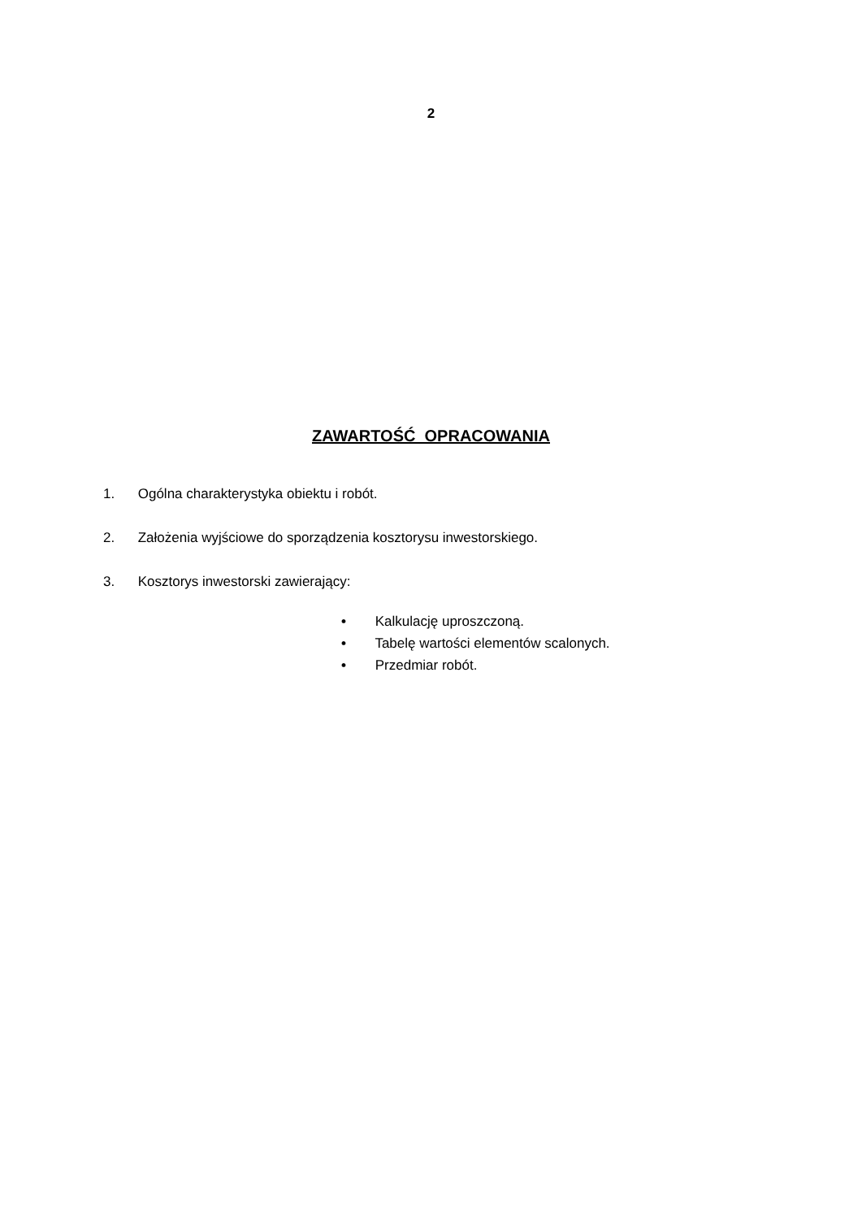2
ZAWARTOŚĆ OPRACOWANIA
1. Ogólna charakterystyka obiektu i robót.
2. Założenia wyjściowe do sporządzenia kosztorysu inwestorskiego.
3. Kosztorys inwestorski zawierający:
• Kalkulację uproszczoną.
• Tabelę wartości elementów scalonych.
• Przedmiar robót.